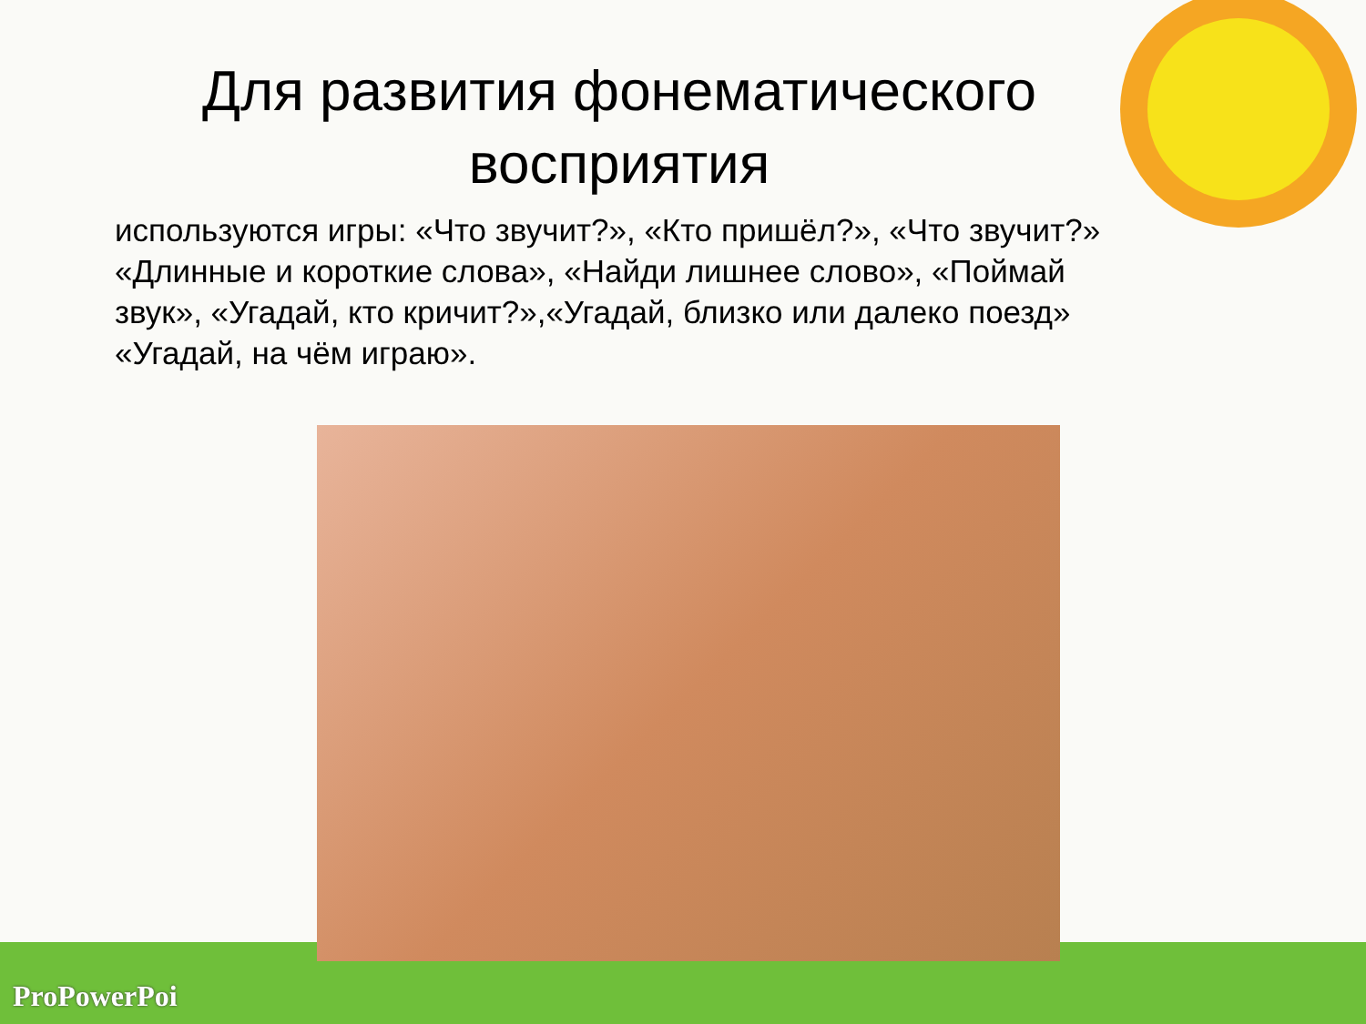Для развития фонематического восприятия
используются игры: «Что звучит?», «Кто пришёл?», «Что звучит?»
«Длинные и короткие слова», «Найди лишнее слово», «Поймай звук», «Угадай, кто кричит?»,«Угадай, близко или далеко поезд» «Угадай, на чём играю».
ProPowerPoi